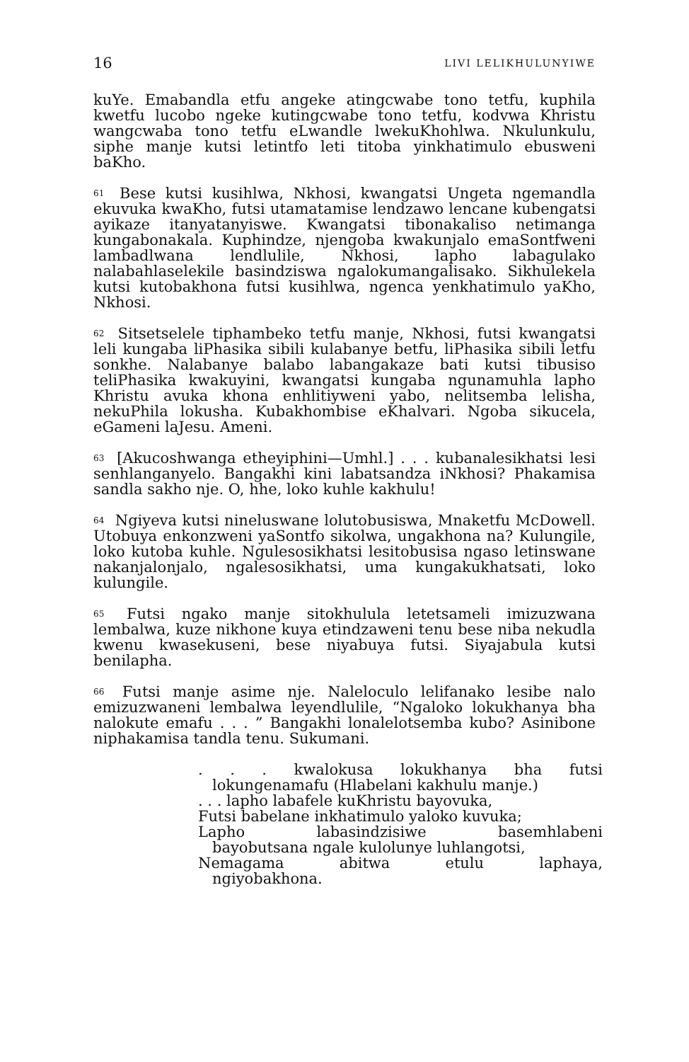16 LIVI LELIKHULUNYIWE
kuYe. Emabandla etfu angeke atingcwabe tono tetfu, kuphila kwetfu lucobo ngeke kutingcwabe tono tetfu, kodvwa Khristu wangcwaba tono tetfu eLwandle lwekuKhohlwa. Nkulunkulu, siphe manje kutsi letintfo leti titoba yinkhatimulo ebusweni baKho.
<sup>61</sup> Bese kutsi kusihlwa, Nkhosi, kwangatsi Ungeta ngemandla ekuvuka kwaKho, futsi utamatamise lendzawo lencane kubengatsi ayikaze itanyatanyiswe. Kwangatsi tibonakaliso netimanga kungabonakala. Kuphindze, njengoba kwakunjalo emaSontfweni lambadlwana lendlulile, Nkhosi, lapho labagulako nalabahlaselekile basindziswa ngalokumangalisako. Sikhulekela kutsi kutobakhona futsi kusihlwa, ngenca yenkhatimulo yaKho, Nkhosi.
<sup>62</sup> Sitsetselele tiphambeko tetfu manje, Nkhosi, futsi kwangatsi leli kungaba liPhasika sibili kulabanye betfu, liPhasika sibili letfu sonkhe. Nalabanye balabo labangakaze bati kutsi tibusiso teliPhasika kwakuyini, kwangatsi kungaba ngunamuhla lapho Khristu avuka khona enhlitiyweni yabo, nelitsemba lelisha, nekuPhila lokusha. Kubakhombise eKhalvari. Ngoba sikucela, eGameni laJesu. Ameni.
<sup>63</sup> [Akucoshwanga etheyiphini—Umhl.] . . . kubanalesikhatsi lesi senhlanganyelo. Bangakhi kini labatsandza iNkhosi? Phakamisa sandla sakho nje. O, hhe, loko kuhle kakhulu!
<sup>64</sup> Ngiyeva kutsi nineluswane lolutobusiswa, Mnaketfu McDowell. Utobuya enkonzweni yaSontfo sikolwa, ungakhona na? Kulungile, loko kutoba kuhle. Ngulesosikhatsi lesitobusisa ngaso letinswane nakanjalonjalo, ngalesosikhatsi, uma kungakukhatsati, loko kulungile.
<sup>65</sup> Futsi ngako manje sitokhulula letetsameli imizuzwana lembalwa, kuze nikhone kuya etindzaweni tenu bese niba nekudla kwenu kwasekuseni, bese niyabuya futsi. Siyajabula kutsi benilapha.
<sup>66</sup> Futsi manje asime nje. Naleloculo lelifanako lesibe nalo emizuzwaneni lembalwa leyendlulile, “Ngaloko lokukhanya bha nalokute emafu . . . ” Bangakhi lonalelotsemba kubo? Asinibone niphakamisa tandla tenu. Sukumani.
. . . kwalokusa lokukhanya bha futsi
lokungenamafu (Hlabelani kakhulu manje.)
. . . lapho labafele kuKhristu bayovuka,
Futsi babelane inkhatimulo yaloko kuvuka;
Lapho labasindzisiwe basemhlabeni
bayobutsana ngale kulolunye luhlangotsi,
Nemagama abitwa etulu laphaya,
ngiyobakhona.